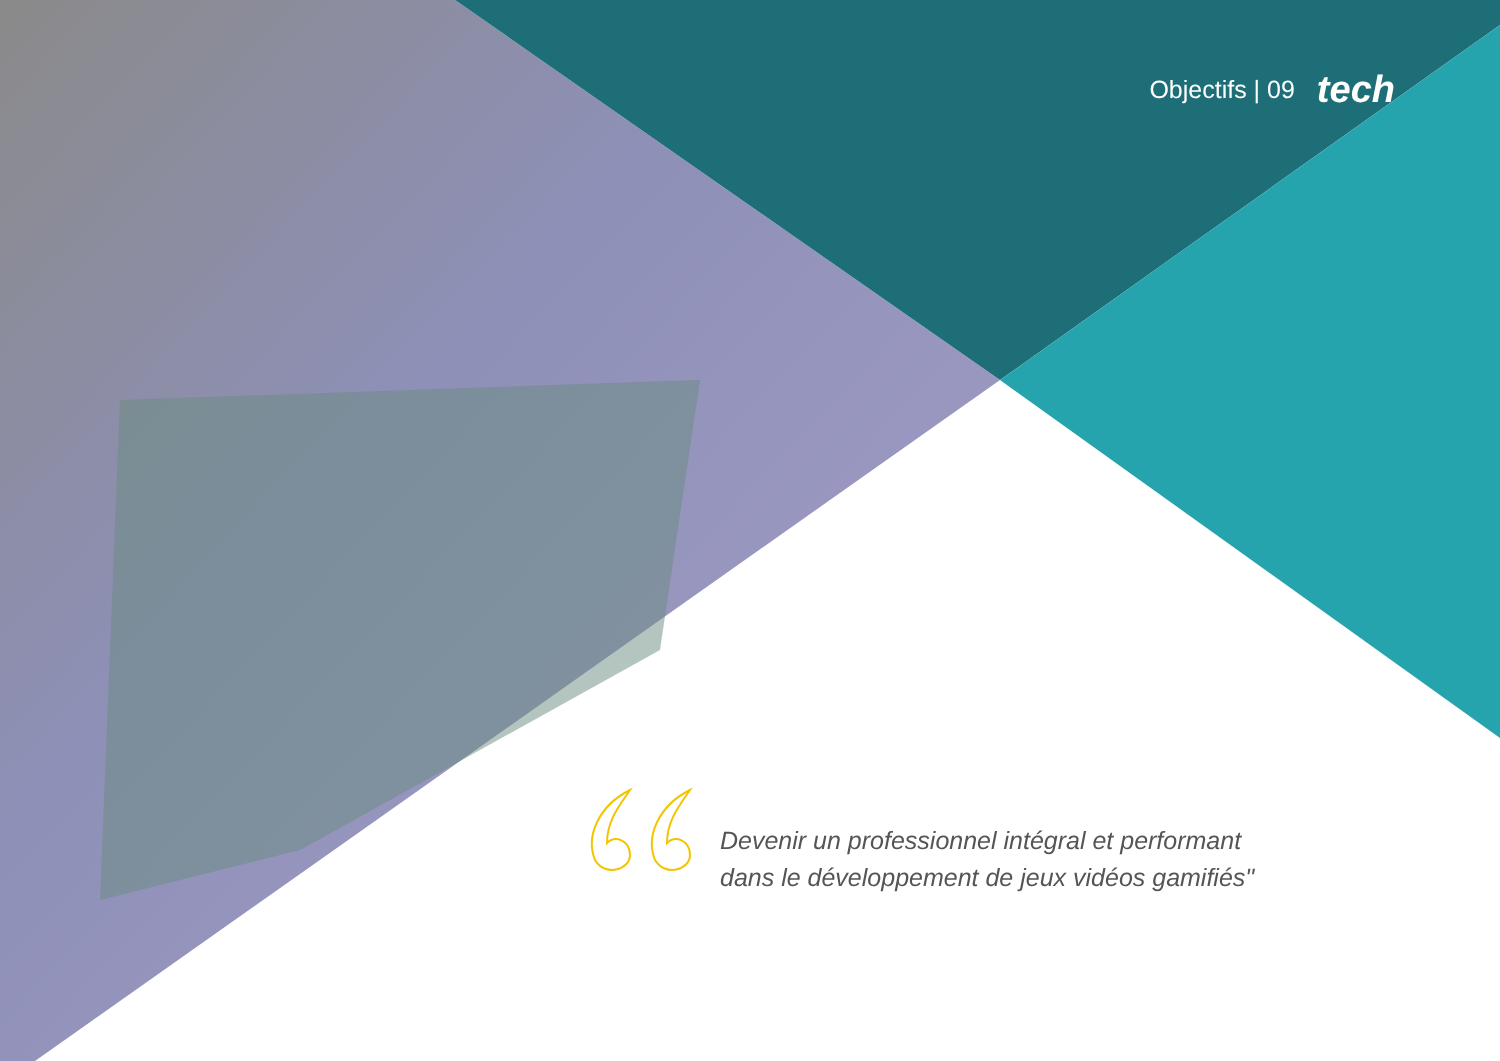Objectifs | 09 tech
Devenir un professionnel intégral et performant dans le développement de jeux vidéos gamifiés"